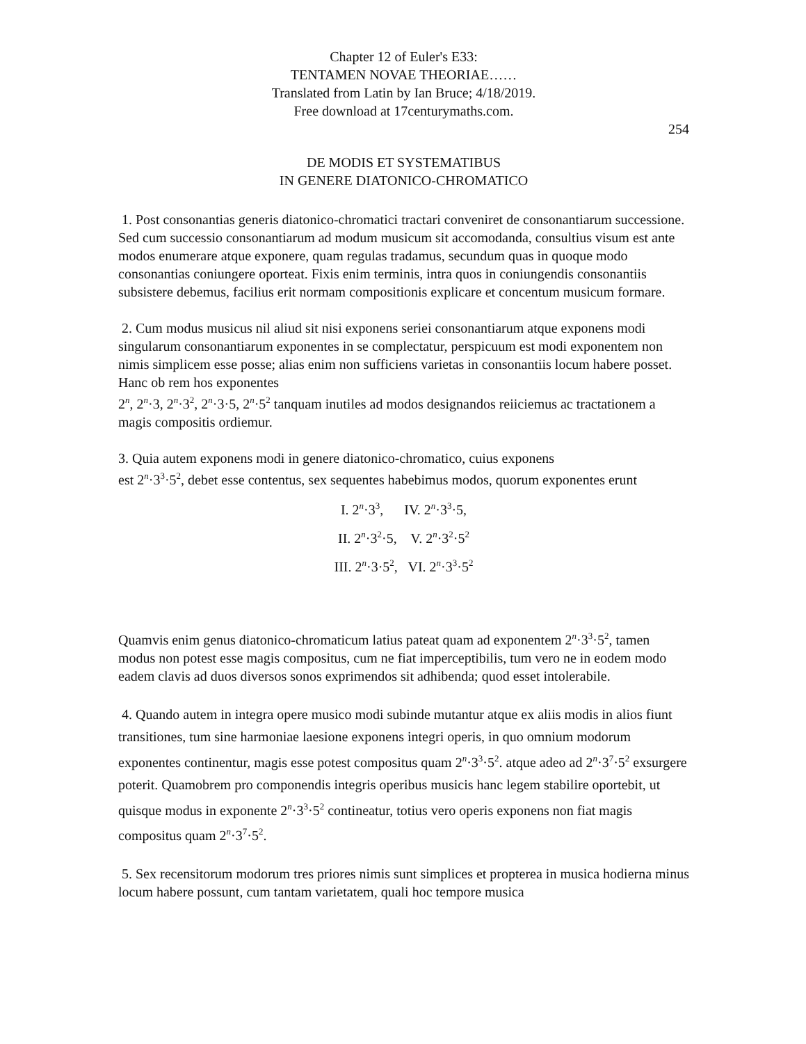Chapter 12 of Euler's E33:
TENTAMEN NOVAE THEORIAE……
Translated from Latin by Ian Bruce; 4/18/2019.
Free download at 17centurymaths.com.
254
DE MODIS ET SYSTEMATIBUS
IN GENERE DIATONICO-CHROMATICO
1. Post consonantias generis diatonico-chromatici tractari conveniret de consonantiarum successione. Sed cum successio consonantiarum ad modum musicum sit accomodanda, consultius visum est ante modos enumerare atque exponere, quam regulas tradamus, secundum quas in quoque modo consonantias coniungere oporteat. Fixis enim terminis, intra quos in coniungendis consonantiis subsistere debemus, facilius erit normam compositionis explicare et concentum musicum formare.
2. Cum modus musicus nil aliud sit nisi exponens seriei consonantiarum atque exponens modi singularum consonantiarum exponentes in se complectatur, perspicuum est modi exponentem non nimis simplicem esse posse; alias enim non sufficiens varietas in consonantiis locum habere posset. Hanc ob rem hos exponentes
2<sup>n</sup>, 2<sup>n</sup>·3, 2<sup>n</sup>·3<sup>2</sup>, 2<sup>n</sup>·3·5, 2<sup>n</sup>·5<sup>2</sup> tanquam inutiles ad modos designandos reiiciemus ac tractationem a magis compositis ordiemur.
3. Quia autem exponens modi in genere diatonico-chromatico, cuius exponens
est 2<sup>n</sup>·3<sup>3</sup>·5<sup>2</sup>, debet esse contentus, sex sequentes habebimus modos, quorum exponentes erunt
I. 2<sup>n</sup>·3<sup>3</sup>, IV. 2<sup>n</sup>·3<sup>3</sup>·5,
II. 2<sup>n</sup>·3<sup>2</sup>·5, V. 2<sup>n</sup>·3<sup>2</sup>·5<sup>2</sup>
III. 2<sup>n</sup>·3·5<sup>2</sup>, VI. 2<sup>n</sup>·3<sup>3</sup>·5<sup>2</sup>
Quamvis enim genus diatonico-chromaticum latius pateat quam ad exponentem 2<sup>n</sup>·3<sup>3</sup>·5<sup>2</sup>, tamen modus non potest esse magis compositus, cum ne fiat imperceptibilis, tum vero ne in eodem modo eadem clavis ad duos diversos sonos exprimendos sit adhibenda; quod esset intolerabile.
4. Quando autem in integra opere musico modi subinde mutantur atque ex aliis modis in alios fiunt transitiones, tum sine harmoniae laesione exponens integri operis, in quo omnium modorum exponentes continentur, magis esse potest compositus quam 2<sup>n</sup>·3<sup>3</sup>·5<sup>2</sup>. atque adeo ad 2<sup>n</sup>·3<sup>7</sup>·5<sup>2</sup> exsurgere poterit. Quamobrem pro componendis integris operibus musicis hanc legem stabilire oportebit, ut quisque modus in exponente 2<sup>n</sup>·3<sup>3</sup>·5<sup>2</sup> contineatur, totius vero operis exponens non fiat magis compositus quam 2<sup>n</sup>·3<sup>7</sup>·5<sup>2</sup>.
5. Sex recensitorum modorum tres priores nimis sunt simplices et propterea in musica hodierna minus locum habere possunt, cum tantam varietatem, quali hoc tempore musica